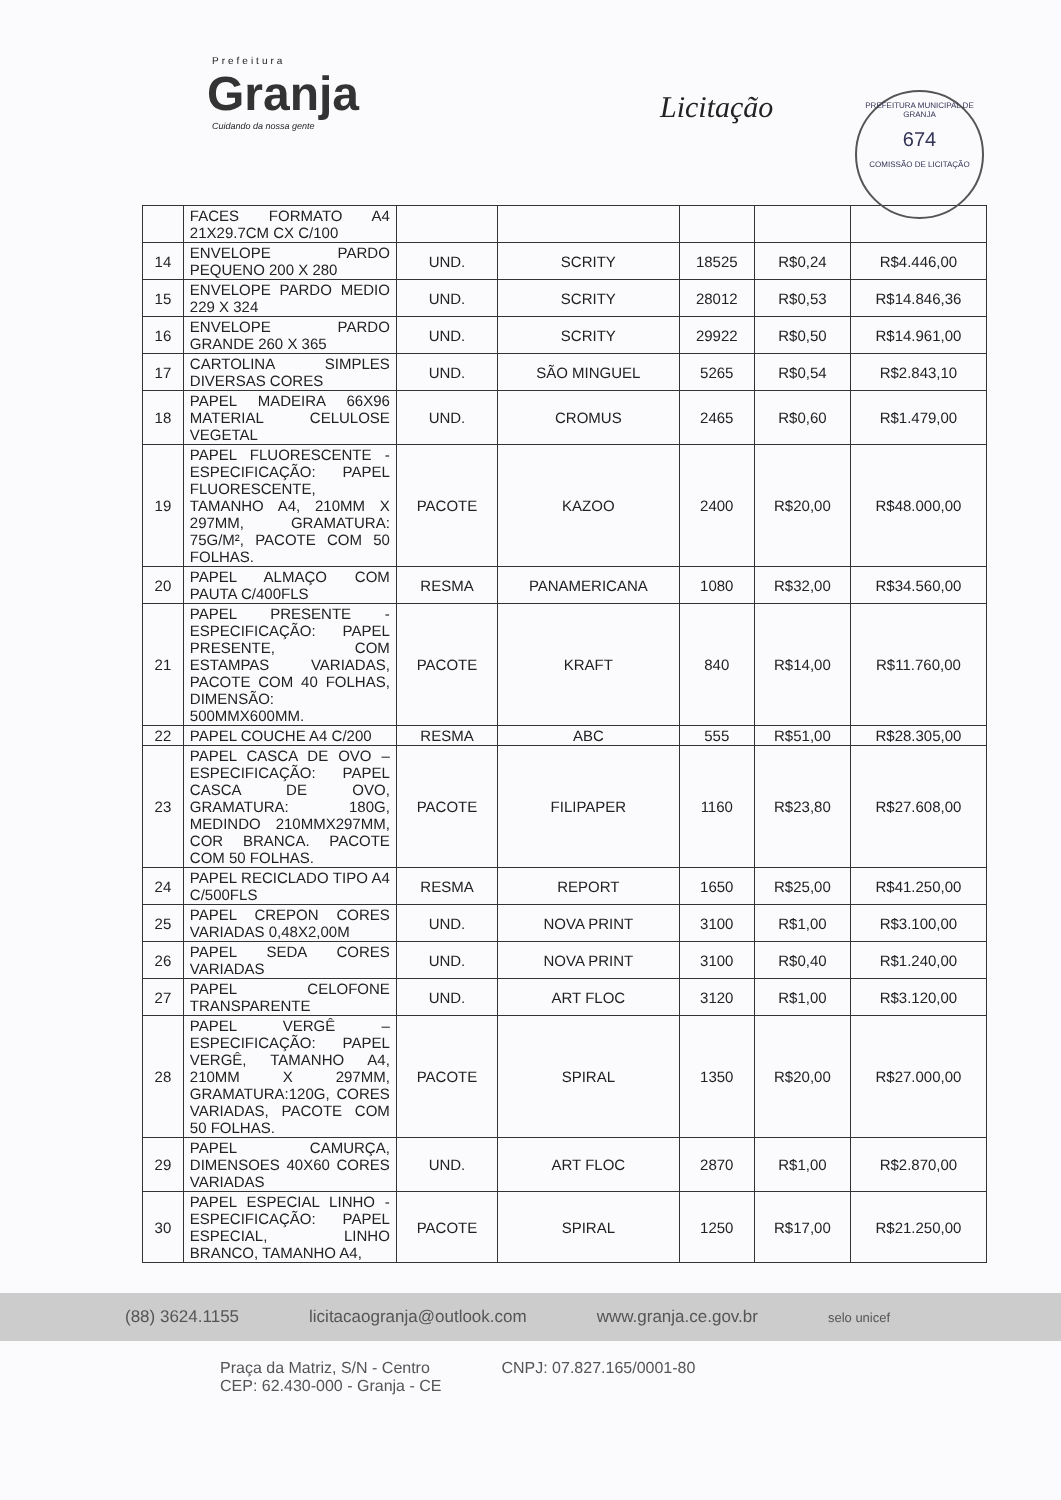Prefeitura
Granja
Cuidando da nossa gente
Licitação
PREFEITURA MUNICIPAL DE GRANJA
674
COMISSÃO DE LICITAÇÃO
| | FACES FORMATO A4 21X29.7CM CX C/100 | | | | | |
| 14 | ENVELOPE PARDO PEQUENO 200 X 280 | UND. | SCRITY | 18525 | R$0,24 | R$4.446,00 |
| 15 | ENVELOPE PARDO MEDIO 229 X 324 | UND. | SCRITY | 28012 | R$0,53 | R$14.846,36 |
| 16 | ENVELOPE PARDO GRANDE 260 X 365 | UND. | SCRITY | 29922 | R$0,50 | R$14.961,00 |
| 17 | CARTOLINA SIMPLES DIVERSAS CORES | UND. | SÃO MINGUEL | 5265 | R$0,54 | R$2.843,10 |
| 18 | PAPEL MADEIRA 66X96 MATERIAL CELULOSE VEGETAL | UND. | CROMUS | 2465 | R$0,60 | R$1.479,00 |
| 19 | PAPEL FLUORESCENTE - ESPECIFICAÇÃO: PAPEL FLUORESCENTE, TAMANHO A4, 210MM X 297MM, GRAMATURA: 75G/M², PACOTE COM 50 FOLHAS. | PACOTE | KAZOO | 2400 | R$20,00 | R$48.000,00 |
| 20 | PAPEL ALMAÇO COM PAUTA C/400FLS | RESMA | PANAMERICANA | 1080 | R$32,00 | R$34.560,00 |
| 21 | PAPEL PRESENTE - ESPECIFICAÇÃO: PAPEL PRESENTE, COM ESTAMPAS VARIADAS, PACOTE COM 40 FOLHAS, DIMENSÃO: 500MMX600MM. | PACOTE | KRAFT | 840 | R$14,00 | R$11.760,00 |
| 22 | PAPEL COUCHE A4 C/200 | RESMA | ABC | 555 | R$51,00 | R$28.305,00 |
| 23 | PAPEL CASCA DE OVO – ESPECIFICAÇÃO: PAPEL CASCA DE OVO, GRAMATURA: 180G, MEDINDO 210MMX297MM, COR BRANCA. PACOTE COM 50 FOLHAS. | PACOTE | FILIPAPER | 1160 | R$23,80 | R$27.608,00 |
| 24 | PAPEL RECICLADO TIPO A4 C/500FLS | RESMA | REPORT | 1650 | R$25,00 | R$41.250,00 |
| 25 | PAPEL CREPON CORES VARIADAS 0,48X2,00M | UND. | NOVA PRINT | 3100 | R$1,00 | R$3.100,00 |
| 26 | PAPEL SEDA CORES VARIADAS | UND. | NOVA PRINT | 3100 | R$0,40 | R$1.240,00 |
| 27 | PAPEL CELOFONE TRANSPARENTE | UND. | ART FLOC | 3120 | R$1,00 | R$3.120,00 |
| 28 | PAPEL VERGÊ – ESPECIFICAÇÃO: PAPEL VERGÊ, TAMANHO A4, 210MM X 297MM, GRAMATURA:120G, CORES VARIADAS, PACOTE COM 50 FOLHAS. | PACOTE | SPIRAL | 1350 | R$20,00 | R$27.000,00 |
| 29 | PAPEL CAMURÇA, DIMENSOES 40X60 CORES VARIADAS | UND. | ART FLOC | 2870 | R$1,00 | R$2.870,00 |
| 30 | PAPEL ESPECIAL LINHO - ESPECIFICAÇÃO: PAPEL ESPECIAL, LINHO BRANCO, TAMANHO A4, | PACOTE | SPIRAL | 1250 | R$17,00 | R$21.250,00 |
(88) 3624.1155 licitacaogranja@outlook.com www.granja.ce.gov.br selo unicef
Praça da Matriz, S/N - Centro
CEP: 62.430-000 - Granja - CE CNPJ: 07.827.165/0001-80